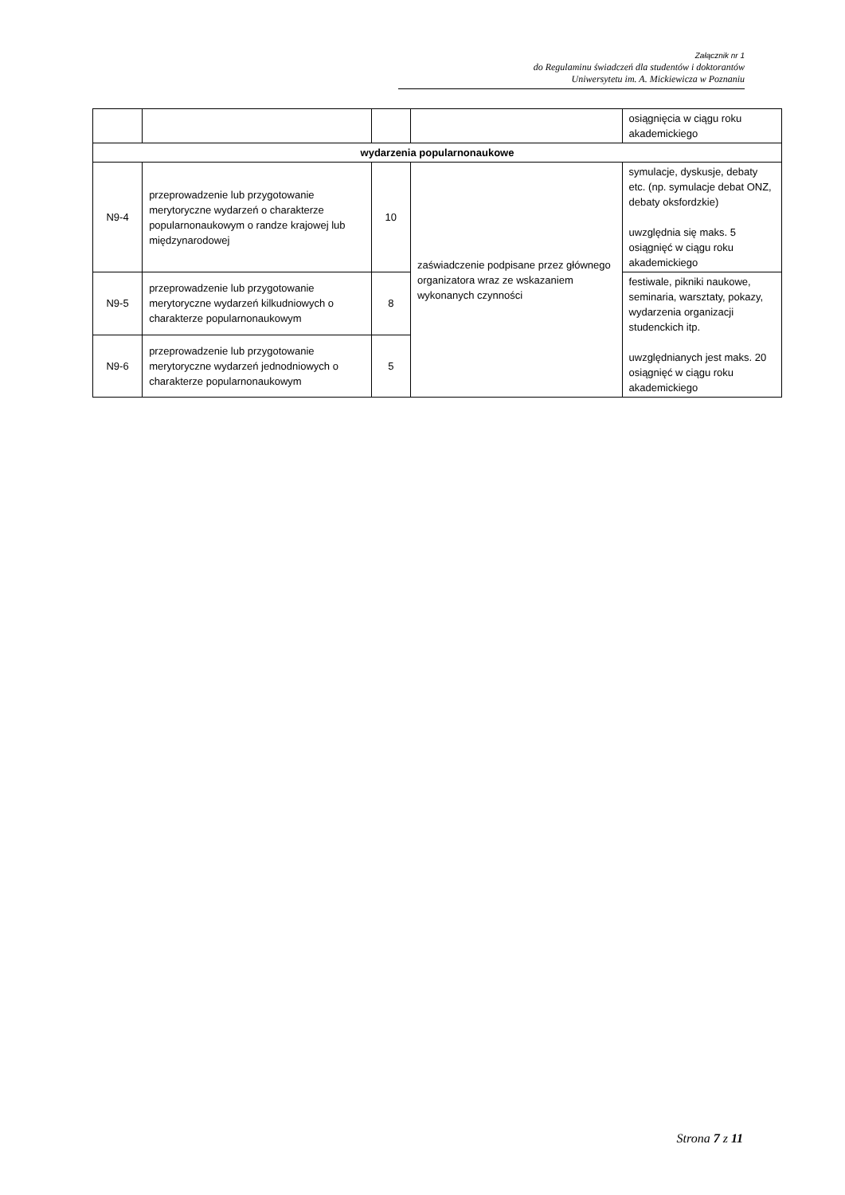Załącznik nr 1
do Regulaminu świadczeń dla studentów i doktorantów
Uniwersytetu im. A. Mickiewicza w Poznaniu
| | | | | osiągnięcia w ciągu roku akademickiego |
| wydarzenia popularnonaukowe | | | | |
| N9-4 | przeprowadzenie lub przygotowanie merytoryczne wydarzeń o charakterze popularnonaukowym o randze krajowej lub międzynarodowej | 10 | zaświadczenie podpisane przez głównego organizatora wraz ze wskazaniem wykonanych czynności | symulacje, dyskusje, debaty etc. (np. symulacje debat ONZ, debaty oksfordzkie) uwzględnia się maks. 5 osiągnięć w ciągu roku akademickiego |
| N9-5 | przeprowadzenie lub przygotowanie merytoryczne wydarzeń kilkudniowych o charakterze popularnonaukowym | 8 | | festiwale, pikniki naukowe, seminaria, warsztaty, pokazy, wydarzenia organizacji studenckich itp. uwzględnianych jest maks. 20 osiągnięć w ciągu roku akademickiego |
| N9-6 | przeprowadzenie lub przygotowanie merytoryczne wydarzeń jednodniowych o charakterze popularnonaukowym | 5 | | |
Strona 7 z 11